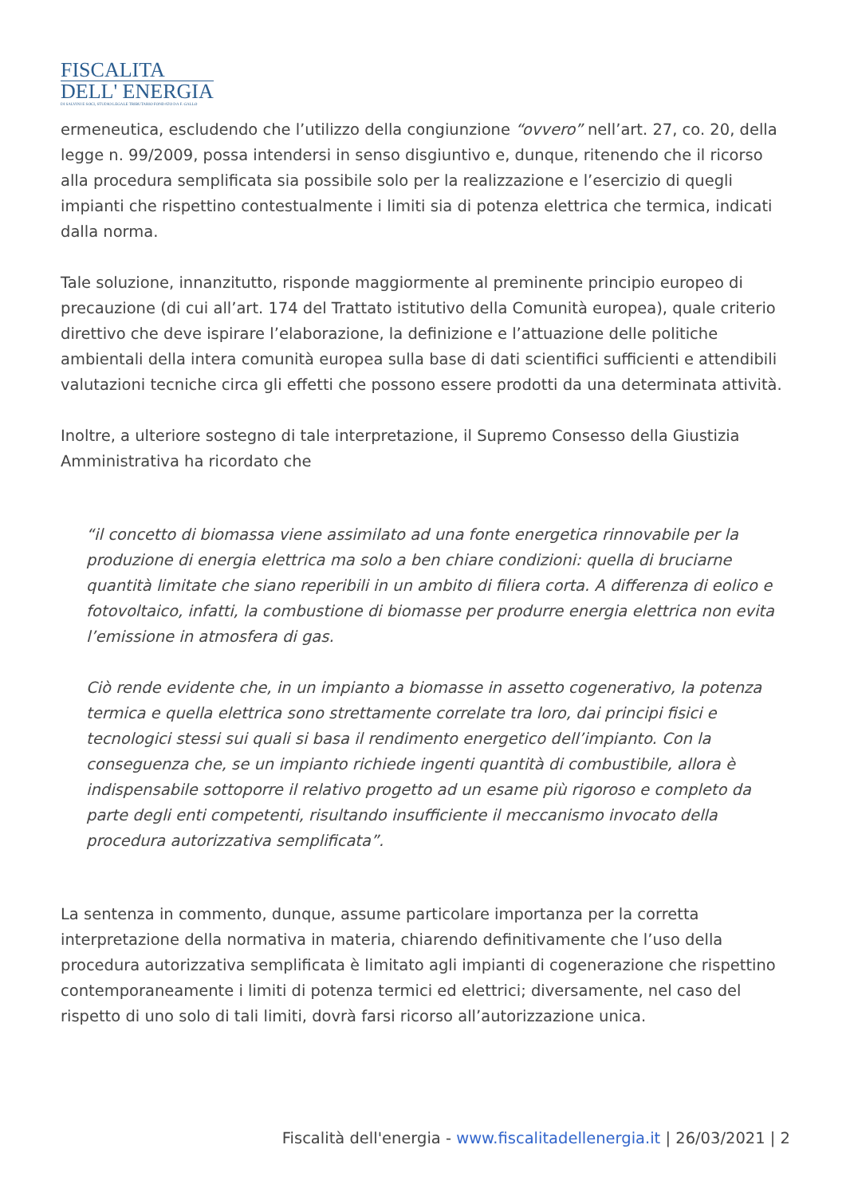FISCALITA
DELL' ENERGIA
DI SALVINI E SOCI, STUDIO LEGALE TRIBUTARIO FONDATO DA F. GALLO
ermeneutica, escludendo che l’utilizzo della congiunzione “ovvero” nell’art. 27, co. 20, della legge n. 99/2009, possa intendersi in senso disgiuntivo e, dunque, ritenendo che il ricorso alla procedura semplificata sia possibile solo per la realizzazione e l’esercizio di quegli impianti che rispettino contestualmente i limiti sia di potenza elettrica che termica, indicati dalla norma.
Tale soluzione, innanzitutto, risponde maggiormente al preminente principio europeo di precauzione (di cui all’art. 174 del Trattato istitutivo della Comunità europea), quale criterio direttivo che deve ispirare l’elaborazione, la definizione e l’attuazione delle politiche ambientali della intera comunità europea sulla base di dati scientifici sufficienti e attendibili valutazioni tecniche circa gli effetti che possono essere prodotti da una determinata attività.
Inoltre, a ulteriore sostegno di tale interpretazione, il Supremo Consesso della Giustizia Amministrativa ha ricordato che
“il concetto di biomassa viene assimilato ad una fonte energetica rinnovabile per la produzione di energia elettrica ma solo a ben chiare condizioni: quella di bruciarne quantità limitate che siano reperibili in un ambito di filiera corta. A differenza di eolico e fotovoltaico, infatti, la combustione di biomasse per produrre energia elettrica non evita l’emissione in atmosfera di gas.
Ciò rende evidente che, in un impianto a biomasse in assetto cogenerativo, la potenza termica e quella elettrica sono strettamente correlate tra loro, dai principi fisici e tecnologici stessi sui quali si basa il rendimento energetico dell’impianto. Con la conseguenza che, se un impianto richiede ingenti quantità di combustibile, allora è indispensabile sottoporre il relativo progetto ad un esame più rigoroso e completo da parte degli enti competenti, risultando insufficiente il meccanismo invocato della procedura autorizzativa semplificata”.
La sentenza in commento, dunque, assume particolare importanza per la corretta interpretazione della normativa in materia, chiarendo definitivamente che l’uso della procedura autorizzativa semplificata è limitato agli impianti di cogenerazione che rispettino contemporaneamente i limiti di potenza termici ed elettrici; diversamente, nel caso del rispetto di uno solo di tali limiti, dovrà farsi ricorso all’autorizzazione unica.
Fiscalità dell'energia - www.fiscalitadellenergia.it | 26/03/2021 | 2